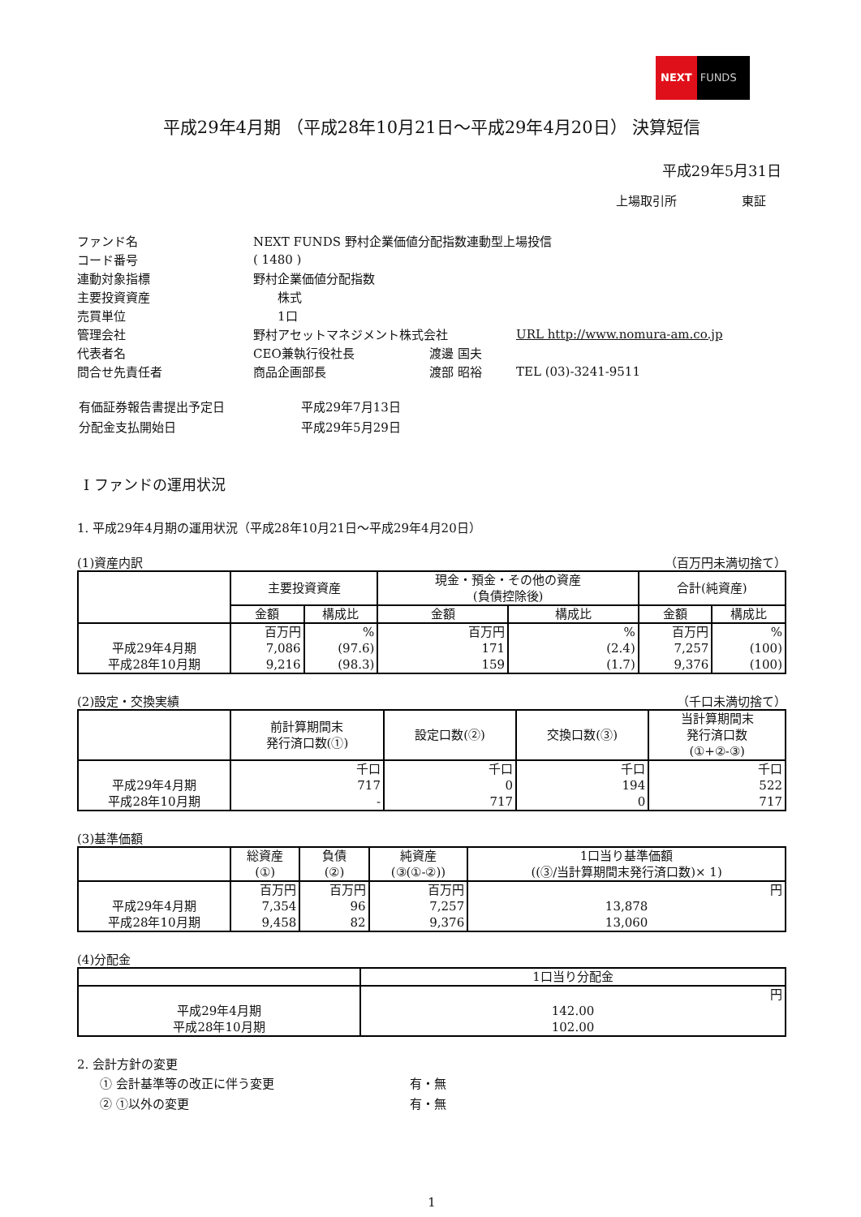NEXT FUNDS
平成29年4月期 （平成28年10月21日～平成29年4月20日） 決算短信
平成29年5月31日
上場取引所 　　　　　東証
| ファンド名 | NEXT FUNDS 野村企業価値分配指数連動型上場投信 | | |
| コード番号 | ( 1480 ) | | |
| 連動対象指標 | 野村企業価値分配指数 | | |
| 主要投資資産 | 株式 | | |
| 売買単位 | 1口 | | |
| 管理会社 | 野村アセットマネジメント株式会社 | | URL http://www.nomura-am.co.jp |
| 代表者名 | CEO兼執行役社長 | 渡邊 国夫 | |
| 問合せ先責任者 | 商品企画部長 | 渡部 昭裕 | TEL (03)-3241-9511 |
| 有価証券報告書提出予定日 | 平成29年7月13日 |
| 分配金支払開始日 | 平成29年5月29日 |
Ⅰ ファンドの運用状況
1. 平成29年4月期の運用状況（平成28年10月21日～平成29年4月20日）
(1)資産内訳 （百万円未満切捨て）
| | 主要投資資産 | | 現金・預金・その他の資産 (負債控除後) | | 合計(純資産) | |
| | 金額 | 構成比 | 金額 | 構成比 | 金額 | 構成比 |
| | 百万円 | % | 百万円 | % | 百万円 | % |
| 平成29年4月期 | 7,086 | (97.6) | 171 | (2.4) | 7,257 | (100) |
| 平成28年10月期 | 9,216 | (98.3) | 159 | (1.7) | 9,376 | (100) |
(2)設定・交換実績 （千口未満切捨て）
| | 前計算期間末 発行済口数(①) | 設定口数(②) | 交換口数(③) | 当計算期間末 発行済口数 (①+②-③) |
| | 千口 | 千口 | 千口 | 千口 |
| 平成29年4月期 | 717 | 0 | 194 | 522 |
| 平成28年10月期 | - | 717 | 0 | 717 |
(3)基準価額
| | 総資産 (①) | 負債 (②) | 純資産 (③(①-②)) | 1口当り基準価額 ((③/当計算期間末発行済口数)× 1) |
| | 百万円 | 百万円 | 百万円 | 円 |
| 平成29年4月期 | 7,354 | 96 | 7,257 | 13,878 |
| 平成28年10月期 | 9,458 | 82 | 9,376 | 13,060 |
(4)分配金
| | 1口当り分配金 |
| | 円 |
| 平成29年4月期 | 142.00 |
| 平成28年10月期 | 102.00 |
2. 会計方針の変更
| ① 会計基準等の改正に伴う変更 | 有・無 |
| ② ①以外の変更 | 有・無 |
1